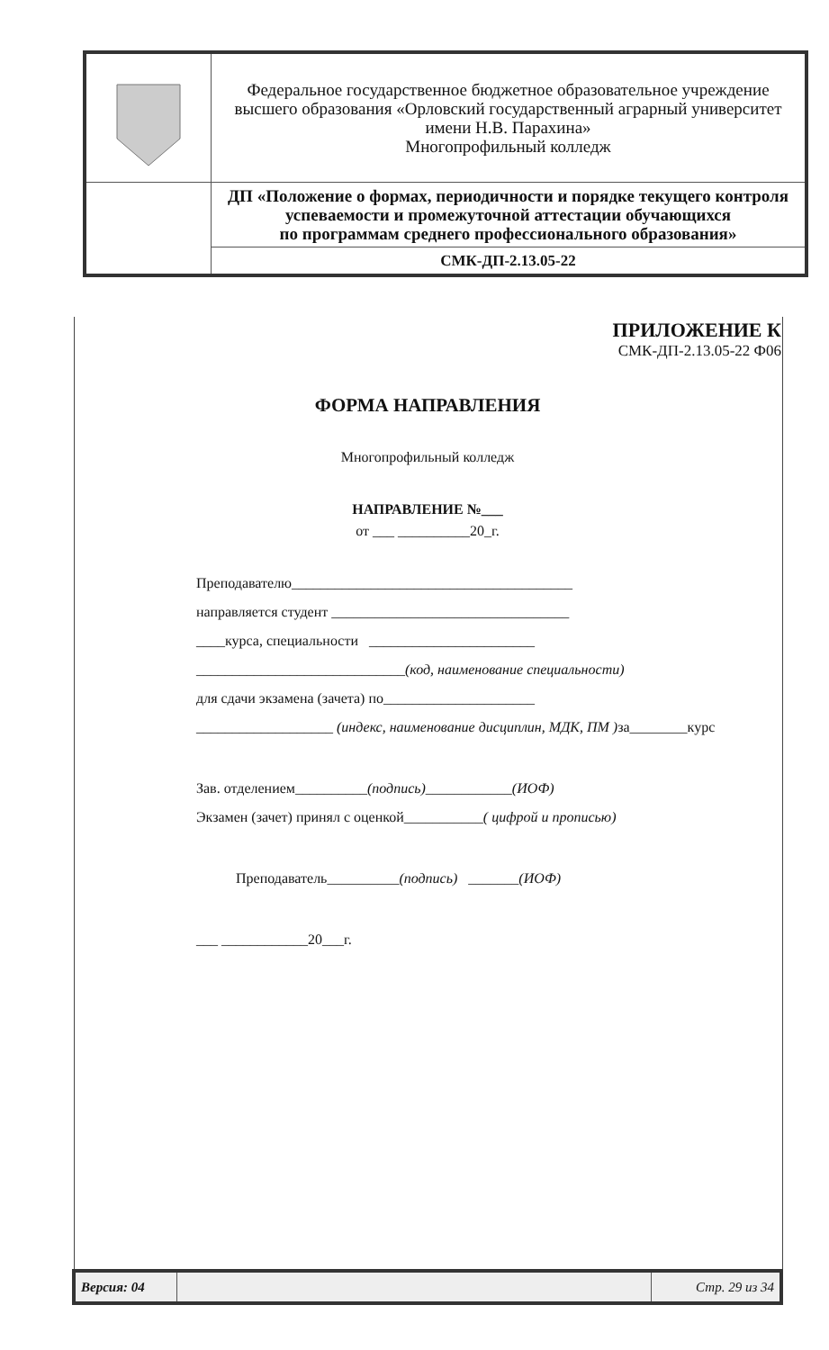| | Федеральное государственное бюджетное образовательное учреждение высшего образования «Орловский государственный аграрный университет имени Н.В. Парахина» Многопрофильный колледж |
| | ДП «Положение о формах, периодичности и порядке текущего контроля успеваемости и промежуточной аттестации обучающихся по программам среднего профессионального образования» |
| | СМК-ДП-2.13.05-22 |
ПРИЛОЖЕНИЕ К
СМК-ДП-2.13.05-22 Ф06
ФОРМА НАПРАВЛЕНИЯ
Многопрофильный колледж
НАПРАВЛЕНИЕ №___
от ___ __________20_г.
Преподавателю_______________________________________
направляется студент _________________________________
____курса, специальности _______________________
_____________________________(код, наименование специальности)
для сдачи экзамена (зачета) по_____________________
___________________ (индекс, наименование дисциплин, МДК, ПМ ) за________курс
Зав. отделением__________(подпись)____________(ИОФ)
Экзамен (зачет) принял с оценкой___________( цифрой и прописью)
Преподаватель__________(подпись) _______(ИОФ)
___ ____________20___г.
| Версия: 04 | | Стр. 29 из 34 |